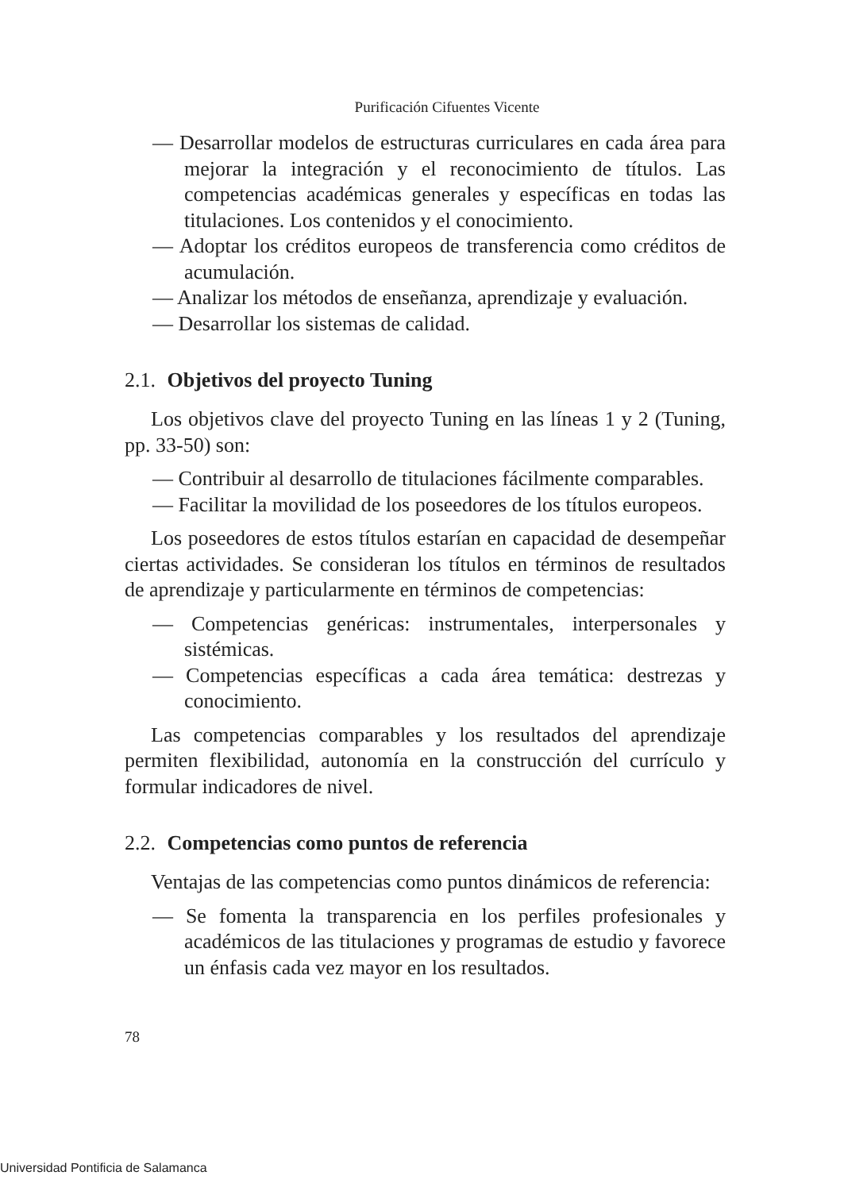Purificación Cifuentes Vicente
— Desarrollar modelos de estructuras curriculares en cada área para mejorar la integración y el reconocimiento de títulos. Las competencias académicas generales y específicas en todas las titulaciones. Los contenidos y el conocimiento.
— Adoptar los créditos europeos de transferencia como créditos de acumulación.
— Analizar los métodos de enseñanza, aprendizaje y evaluación.
— Desarrollar los sistemas de calidad.
2.1. Objetivos del proyecto Tuning
Los objetivos clave del proyecto Tuning en las líneas 1 y 2 (Tuning, pp. 33-50) son:
— Contribuir al desarrollo de titulaciones fácilmente comparables.
— Facilitar la movilidad de los poseedores de los títulos europeos.
Los poseedores de estos títulos estarían en capacidad de desempeñar ciertas actividades. Se consideran los títulos en términos de resultados de aprendizaje y particularmente en términos de competencias:
— Competencias genéricas: instrumentales, interpersonales y sistémicas.
— Competencias específicas a cada área temática: destrezas y conocimiento.
Las competencias comparables y los resultados del aprendizaje permiten flexibilidad, autonomía en la construcción del currículo y formular indicadores de nivel.
2.2. Competencias como puntos de referencia
Ventajas de las competencias como puntos dinámicos de referencia:
— Se fomenta la transparencia en los perfiles profesionales y académicos de las titulaciones y programas de estudio y favorece un énfasis cada vez mayor en los resultados.
78
Universidad Pontificia de Salamanca